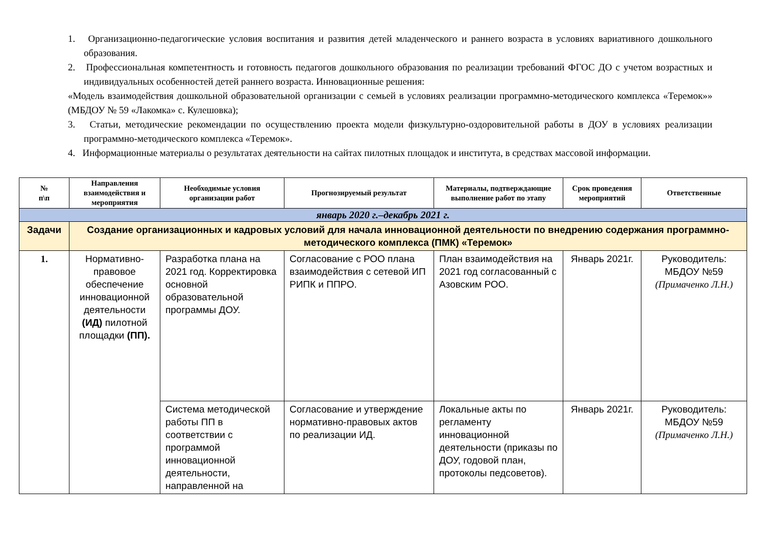1. Организационно-педагогические условия воспитания и развития детей младенческого и раннего возраста в условиях вариативного дошкольного образования.
2. Профессиональная компетентность и готовность педагогов дошкольного образования по реализации требований ФГОС ДО с учетом возрастных и индивидуальных особенностей детей раннего возраста. Инновационные решения:
«Модель взаимодействия дошкольной образовательной организации с семьей в условиях реализации программно-методического комплекса «Теремок»» (МБДОУ № 59 «Лакомка» с. Кулешовка);
3. Статьи, методические рекомендации по осуществлению проекта модели физкультурно-оздоровительной работы в ДОУ в условиях реализации программно-методического комплекса «Теремок».
4. Информационные материалы о результатах деятельности на сайтах пилотных площадок и института, в средствах массовой информации.
| № п\п | Направления взаимодействия и мероприятия | Необходимые условия организации работ | Прогнозируемый результат | Материалы, подтверждающие выполнение работ по этапу | Срок проведения мероприятий | Ответственные |
| --- | --- | --- | --- | --- | --- | --- |
| январь 2020 г.–декабрь 2021 г. | | | | | | |
| Задачи | Создание организационных и кадровых условий для начала инновационной деятельности по внедрению содержания программно-методического комплекса (ПМК) «Теремок» | | | | | |
| 1. | Нормативно-правовое обеспечение инновационной деятельности (ИД) пилотной площадки (ПП). | Разработка плана на 2021 год. Корректировка основной образовательной программы ДОУ. | Согласование с РОО плана взаимодействия с сетевой ИП РИПК и ППРО. | План взаимодействия на 2021 год согласованный с Азовским РОО. | Январь 2021г. | Руководитель: МБДОУ №59 (Примаченко Л.Н.) |
| | | Система методической работы ПП в соответствии с программой инновационной деятельности, направленной на | Согласование и утверждение нормативно-правовых актов по реализации ИД. | Локальные акты по регламенту инновационной деятельности (приказы по ДОУ, годовой план, протоколы педсоветов). | Январь 2021г. | Руководитель: МБДОУ №59 (Примаченко Л.Н.) |